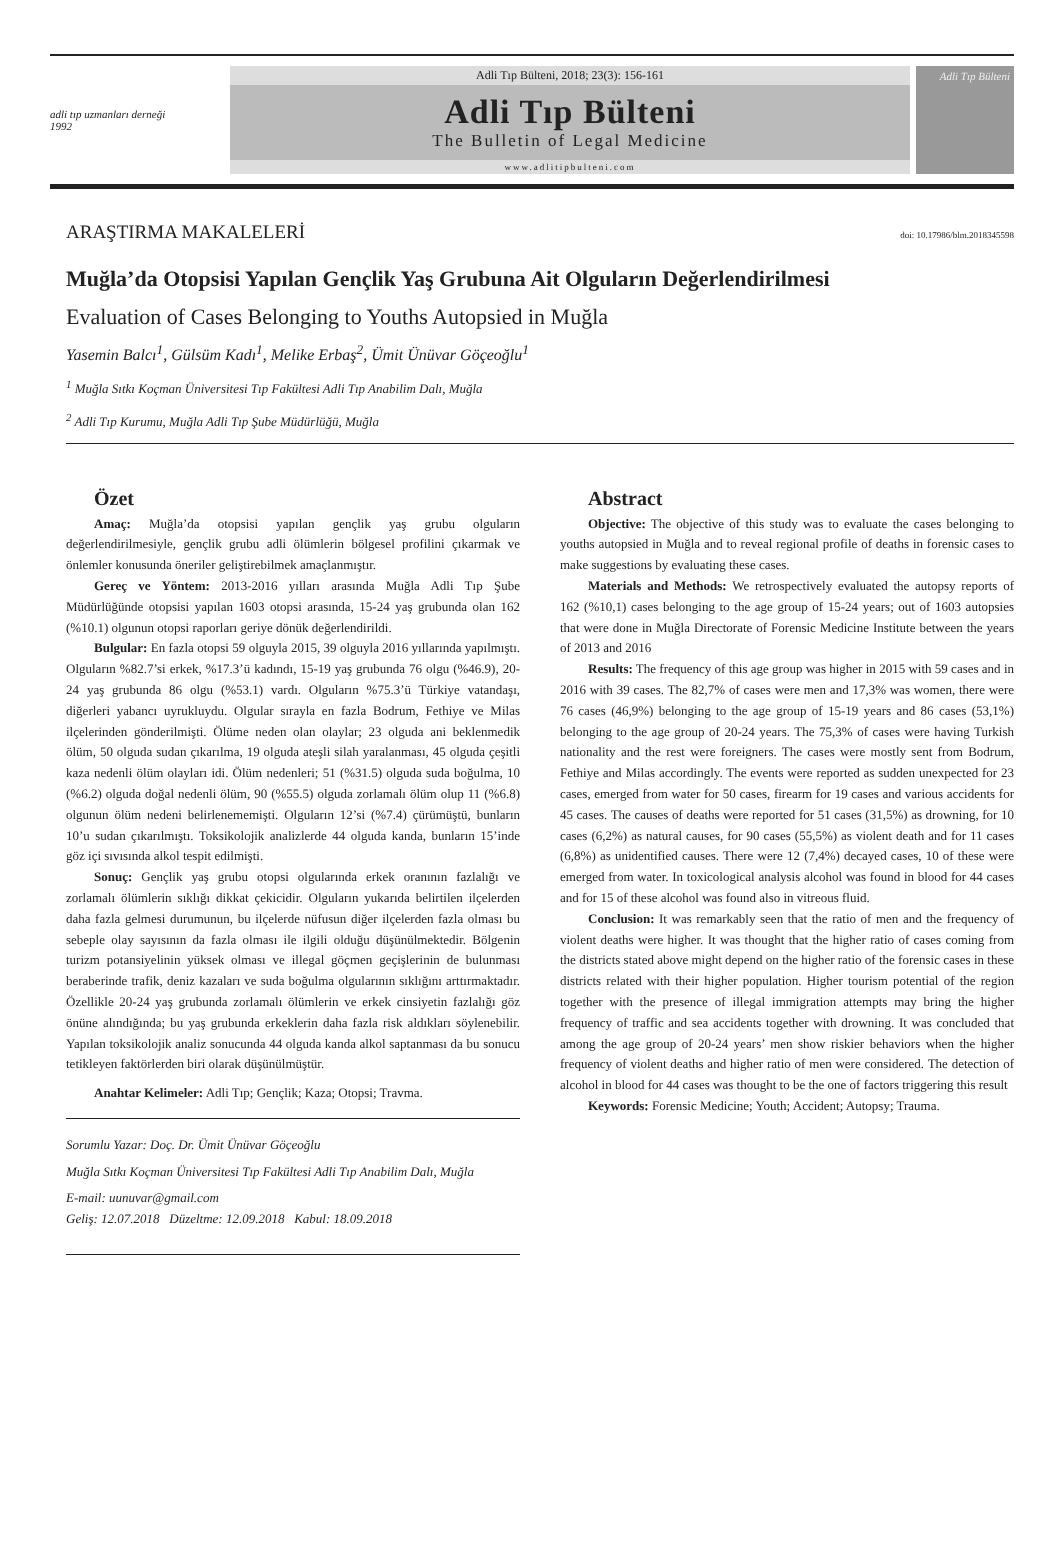adli tıp uzmanları derneği 1992
Adli Tıp Bülteni, 2018; 23(3): 156-161
Adli Tıp Bülteni
The Bulletin of Legal Medicine
www.adlitipbulteni.com
Adli Tıp Bülteni
ARAŞTIRMA MAKALELERİ doi: 10.17986/blm.2018345598
Muğla’da Otopsisi Yapılan Gençlik Yaş Grubuna Ait Olguların Değerlendirilmesi
Evaluation of Cases Belonging to Youths Autopsied in Muğla
Yasemin Balcı<sup>1</sup>, Gülsüm Kadı<sup>1</sup>, Melike Erbaş<sup>2</sup>, Ümit Ünüvar Göçeoğlu<sup>1</sup>
<sup>1</sup> Muğla Sıtkı Koçman Üniversitesi Tıp Fakültesi Adli Tıp Anabilim Dalı, Muğla
<sup>2</sup> Adli Tıp Kurumu, Muğla Adli Tıp Şube Müdürlüğü, Muğla
Özet
Amaç: Muğla’da otopsisi yapılan gençlik yaş grubu olguların değerlendirilmesiyle, gençlik grubu adli ölümlerin bölgesel profilini çıkarmak ve önlemler konusunda öneriler geliştirebilmek amaçlanmıştır.
Gereç ve Yöntem: 2013-2016 yılları arasında Muğla Adli Tıp Şube Müdürlüğünde otopsisi yapılan 1603 otopsi arasında, 15-24 yaş grubunda olan 162 (%10.1) olgunun otopsi raporları geriye dönük değerlendirildi.
Bulgular: En fazla otopsi 59 olguyla 2015, 39 olguyla 2016 yıllarında yapılmıştı. Olguların %82.7’si erkek, %17.3’ü kadındı, 15-19 yaş grubunda 76 olgu (%46.9), 20-24 yaş grubunda 86 olgu (%53.1) vardı. Olguların %75.3’ü Türkiye vatandaşı, diğerleri yabancı uyruklu­ydu. Olgular sırayla en fazla Bodrum, Fethiye ve Milas ilçelerinden gönderilmişti. Ölüme neden olan olaylar; 23 olguda ani beklenmedik ölüm, 50 olguda sudan çıkarılma, 19 olguda ateşli silah yaralanması, 45 olguda çeşitli kaza nedenli ölüm olayları idi. Ölüm nedenleri; 51 (%31.5) olguda suda boğulma, 10 (%6.2) olguda doğal nedenli ölüm, 90 (%55.5) olguda zorlamalı ölüm olup 11 (%6.8) olgunun ölüm nedeni belirlenememişti. Olguların 12’si (%7.4) çürümüştü, bunların 10’u sudan çıkarılmıştı. Toksikolojik analizlerde 44 olguda kanda, bunların 15’inde göz içi sıvısında alkol tespit edilmişti.
Sonuç: Gençlik yaş grubu otopsi olgularında erkek oranının fazlalığı ve zorlamalı ölümlerin sıklığı dikkat çekicidir. Olguların yukarıda belirtilen ilçelerden daha fazla gelmesi durumunun, bu ilçelerde nüfusun diğer ilçelerden fazla olması bu sebeple olay sayısının da fazla olması ile ilgili olduğu düşünülmektedir. Bölgenin turizm potansiyelinin yüksek olması ve illegal göçmen geçişlerinin de bulunması beraberinde trafik, deniz kazaları ve suda boğulma olgularının sıklığını arttırmaktadır. Özellikle 20-24 yaş grubunda zorlamalı ölümlerin ve erkek cinsiyetin fazlalığı göz önüne alındığında; bu yaş grubunda erkeklerin daha fazla risk aldıkları söylenebilir. Yapılan toksikolojik analiz sonucunda 44 olguda kanda alkol saptanması da bu sonucu tetikleyen faktörlerden biri olarak düşünülmüştür.
Anahtar Kelimeler: Adli Tıp; Gençlik; Kaza; Otopsi; Travma.
Sorumlu Yazar: Doç. Dr. Ümit Ünüvar Göçeoğlu
Muğla Sıtkı Koçman Üniversitesi Tıp Fakültesi Adli Tıp Anabilim Dalı, Muğla
E-mail: uunuvar@gmail.com
Geliş: 12.07.2018 Düzeltme: 12.09.2018 Kabul: 18.09.2018
Abstract
Objective: The objective of this study was to evaluate the cases belonging to youths autopsied in Muğla and to reveal regional profile of deaths in forensic cases to make suggestions by evaluating these cases.
Materials and Methods: We retrospectively evaluated the autopsy reports of 162 (%10,1) cases belonging to the age group of 15-24 years; out of 1603 autopsies that were done in Muğla Directorate of Forensic Medicine Institute between the years of 2013 and 2016
Results: The frequency of this age group was higher in 2015 with 59 cases and in 2016 with 39 cases. The 82,7% of cases were men and 17,3% was women, there were 76 cases (46,9%) belonging to the age group of 15-19 years and 86 cases (53,1%) belonging to the age group of 20-24 years. The 75,3% of cases were having Turkish nationality and the rest were foreigners. The cases were mostly sent from Bodrum, Fethiye and Milas accordingly. The events were reported as sudden unexpected for 23 cases, emerged from water for 50 cases, firearm for 19 cases and various accidents for 45 cases. The causes of deaths were reported for 51 cases (31,5%) as drowning, for 10 cases (6,2%) as natural causes, for 90 cases (55,5%) as violent death and for 11 cases (6,8%) as unidentified causes. There were 12 (7,4%) decayed cases, 10 of these were emerged from water. In toxicological analysis alcohol was found in blood for 44 cases and for 15 of these alcohol was found also in vitreous fluid.
Conclusion: It was remarkably seen that the ratio of men and the frequency of violent deaths were higher. It was thought that the higher ratio of cases coming from the districts stated above might depend on the higher ratio of the forensic cases in these districts related with their higher population. Higher tourism potential of the region together with the presence of illegal immigration attempts may bring the higher frequency of traffic and sea accidents together with drowning. It was concluded that among the age group of 20-24 years’ men show riskier behaviors when the higher frequency of violent deaths and higher ratio of men were considered. The detection of alcohol in blood for 44 cases was thought to be the one of factors triggering this result
Keywords: Forensic Medicine; Youth; Accident; Autopsy; Trauma.